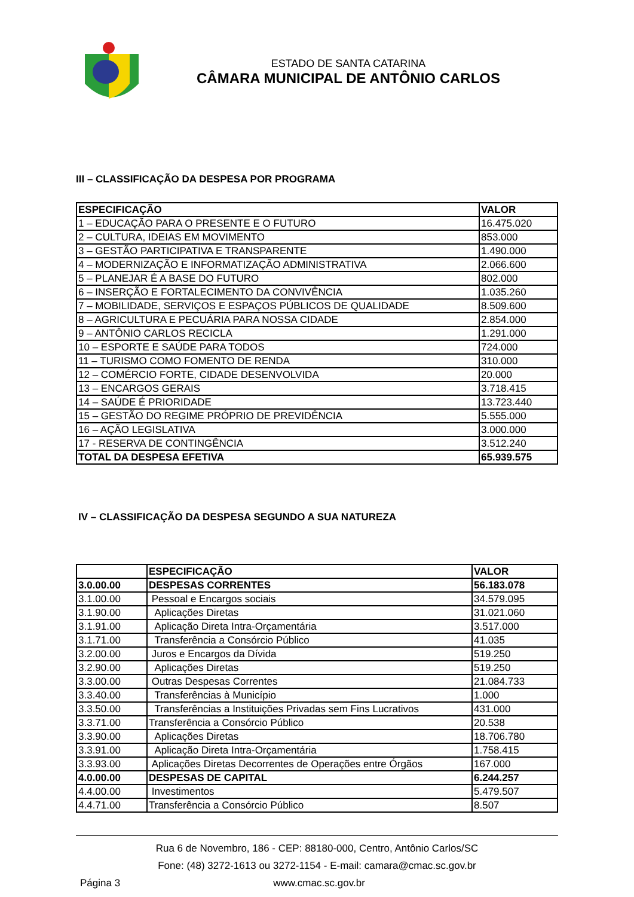ESTADO DE SANTA CATARINA
CÂMARA MUNICIPAL DE ANTÔNIO CARLOS
III – CLASSIFICAÇÃO DA DESPESA POR PROGRAMA
| ESPECIFICAÇÃO | VALOR |
| --- | --- |
| 1 – EDUCAÇÃO PARA O PRESENTE E O FUTURO | 16.475.020 |
| 2 – CULTURA, IDEIAS EM MOVIMENTO | 853.000 |
| 3 – GESTÃO PARTICIPATIVA E TRANSPARENTE | 1.490.000 |
| 4 – MODERNIZAÇÃO E INFORMATIZAÇÃO ADMINISTRATIVA | 2.066.600 |
| 5 – PLANEJAR É A BASE DO FUTURO | 802.000 |
| 6 – INSERÇÃO E FORTALECIMENTO DA CONVIVÊNCIA | 1.035.260 |
| 7 – MOBILIDADE, SERVIÇOS E ESPAÇOS PÚBLICOS DE QUALIDADE | 8.509.600 |
| 8 – AGRICULTURA E PECUÁRIA PARA NOSSA CIDADE | 2.854.000 |
| 9 – ANTÔNIO CARLOS RECICLA | 1.291.000 |
| 10 – ESPORTE E SAÚDE PARA TODOS | 724.000 |
| 11 – TURISMO COMO FOMENTO DE RENDA | 310.000 |
| 12 – COMÉRCIO FORTE, CIDADE DESENVOLVIDA | 20.000 |
| 13 – ENCARGOS GERAIS | 3.718.415 |
| 14 – SAÚDE É PRIORIDADE | 13.723.440 |
| 15 – GESTÃO DO REGIME PRÓPRIO DE PREVIDÊNCIA | 5.555.000 |
| 16 – AÇÃO LEGISLATIVA | 3.000.000 |
| 17 - RESERVA DE CONTINGÊNCIA | 3.512.240 |
| TOTAL DA DESPESA EFETIVA | 65.939.575 |
IV – CLASSIFICAÇÃO DA DESPESA SEGUNDO A SUA NATUREZA
| | ESPECIFICAÇÃO | VALOR |
| --- | --- | --- |
| 3.0.00.00 | DESPESAS CORRENTES | 56.183.078 |
| 3.1.00.00 | Pessoal e Encargos sociais | 34.579.095 |
| 3.1.90.00 | Aplicações Diretas | 31.021.060 |
| 3.1.91.00 | Aplicação Direta Intra-Orçamentária | 3.517.000 |
| 3.1.71.00 | Transferência a Consórcio Público | 41.035 |
| 3.2.00.00 | Juros e Encargos da Dívida | 519.250 |
| 3.2.90.00 | Aplicações Diretas | 519.250 |
| 3.3.00.00 | Outras Despesas Correntes | 21.084.733 |
| 3.3.40.00 | Transferências à Município | 1.000 |
| 3.3.50.00 | Transferências a Instituições Privadas sem Fins Lucrativos | 431.000 |
| 3.3.71.00 | Transferência a Consórcio Público | 20.538 |
| 3.3.90.00 | Aplicações Diretas | 18.706.780 |
| 3.3.91.00 | Aplicação Direta Intra-Orçamentária | 1.758.415 |
| 3.3.93.00 | Aplicações Diretas Decorrentes de Operações entre Órgãos | 167.000 |
| 4.0.00.00 | DESPESAS DE CAPITAL | 6.244.257 |
| 4.4.00.00 | Investimentos | 5.479.507 |
| 4.4.71.00 | Transferência a Consórcio Público | 8.507 |
Rua 6 de Novembro, 186 - CEP: 88180-000, Centro, Antônio Carlos/SC
Fone: (48) 3272-1613 ou 3272-1154 - E-mail: camara@cmac.sc.gov.br
Página 3 www.cmac.sc.gov.br